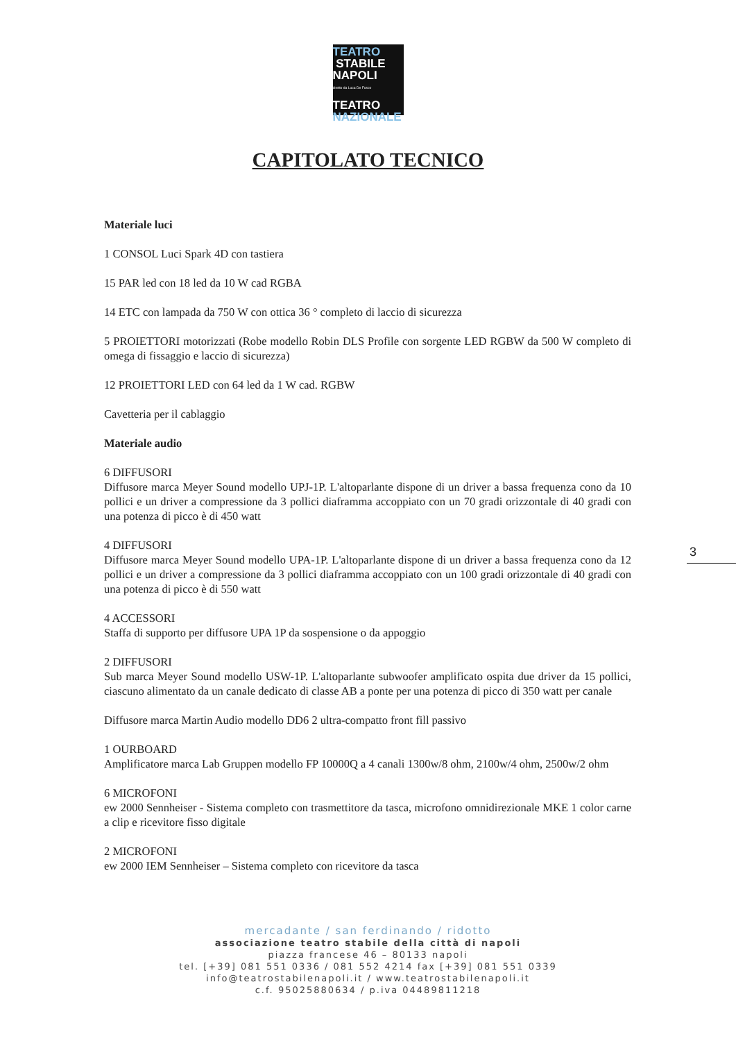TEATRO
STABILE
NAPOLI
diretto da Luca De Fusco
TEATRO
NAZIONALE
CAPITOLATO TECNICO
Materiale luci
1 CONSOL Luci Spark 4D con tastiera
15 PAR led con 18 led da 10 W cad RGBA
14 ETC con lampada da 750 W con ottica 36 ° completo di laccio di sicurezza
5 PROIETTORI motorizzati (Robe modello Robin DLS Profile con sorgente LED RGBW da 500 W completo di omega di fissaggio e laccio di sicurezza)
12 PROIETTORI LED con 64 led da 1 W cad. RGBW
Cavetteria per il cablaggio
Materiale audio
6 DIFFUSORI
Diffusore marca Meyer Sound modello UPJ-1P. L'altoparlante dispone di un driver a bassa frequenza cono da 10 pollici e un driver a compressione da 3 pollici diaframma accoppiato con un 70 gradi orizzontale di 40 gradi con una potenza di picco è di 450 watt
4 DIFFUSORI
Diffusore marca Meyer Sound modello UPA-1P. L'altoparlante dispone di un driver a bassa frequenza cono da 12 pollici e un driver a compressione da 3 pollici diaframma accoppiato con un 100 gradi orizzontale di 40 gradi con una potenza di picco è di 550 watt
4 ACCESSORI
Staffa di supporto per diffusore UPA 1P da sospensione o da appoggio
2 DIFFUSORI
Sub marca Meyer Sound modello USW-1P. L'altoparlante subwoofer amplificato ospita due driver da 15 pollici, ciascuno alimentato da un canale dedicato di classe AB a ponte per una potenza di picco di 350 watt per canale
Diffusore marca Martin Audio modello DD6 2 ultra-compatto front fill passivo
1 OURBOARD
Amplificatore marca Lab Gruppen modello FP 10000Q a 4 canali 1300w/8 ohm, 2100w/4 ohm, 2500w/2 ohm
6 MICROFONI
ew 2000 Sennheiser - Sistema completo con trasmettitore da tasca, microfono omnidirezionale MKE 1 color carne a clip e ricevitore fisso digitale
2 MICROFONI
ew 2000 IEM Sennheiser – Sistema completo con ricevitore da tasca
3
mercadante / san ferdinando / ridotto
associazione teatro stabile della città di napoli
piazza francese 46 – 80133 napoli
tel. [+39] 081 551 0336 / 081 552 4214 fax [+39] 081 551 0339
info@teatrostabilenapoli.it / www.teatrostabilenapoli.it
c.f. 95025880634 / p.iva 04489811218